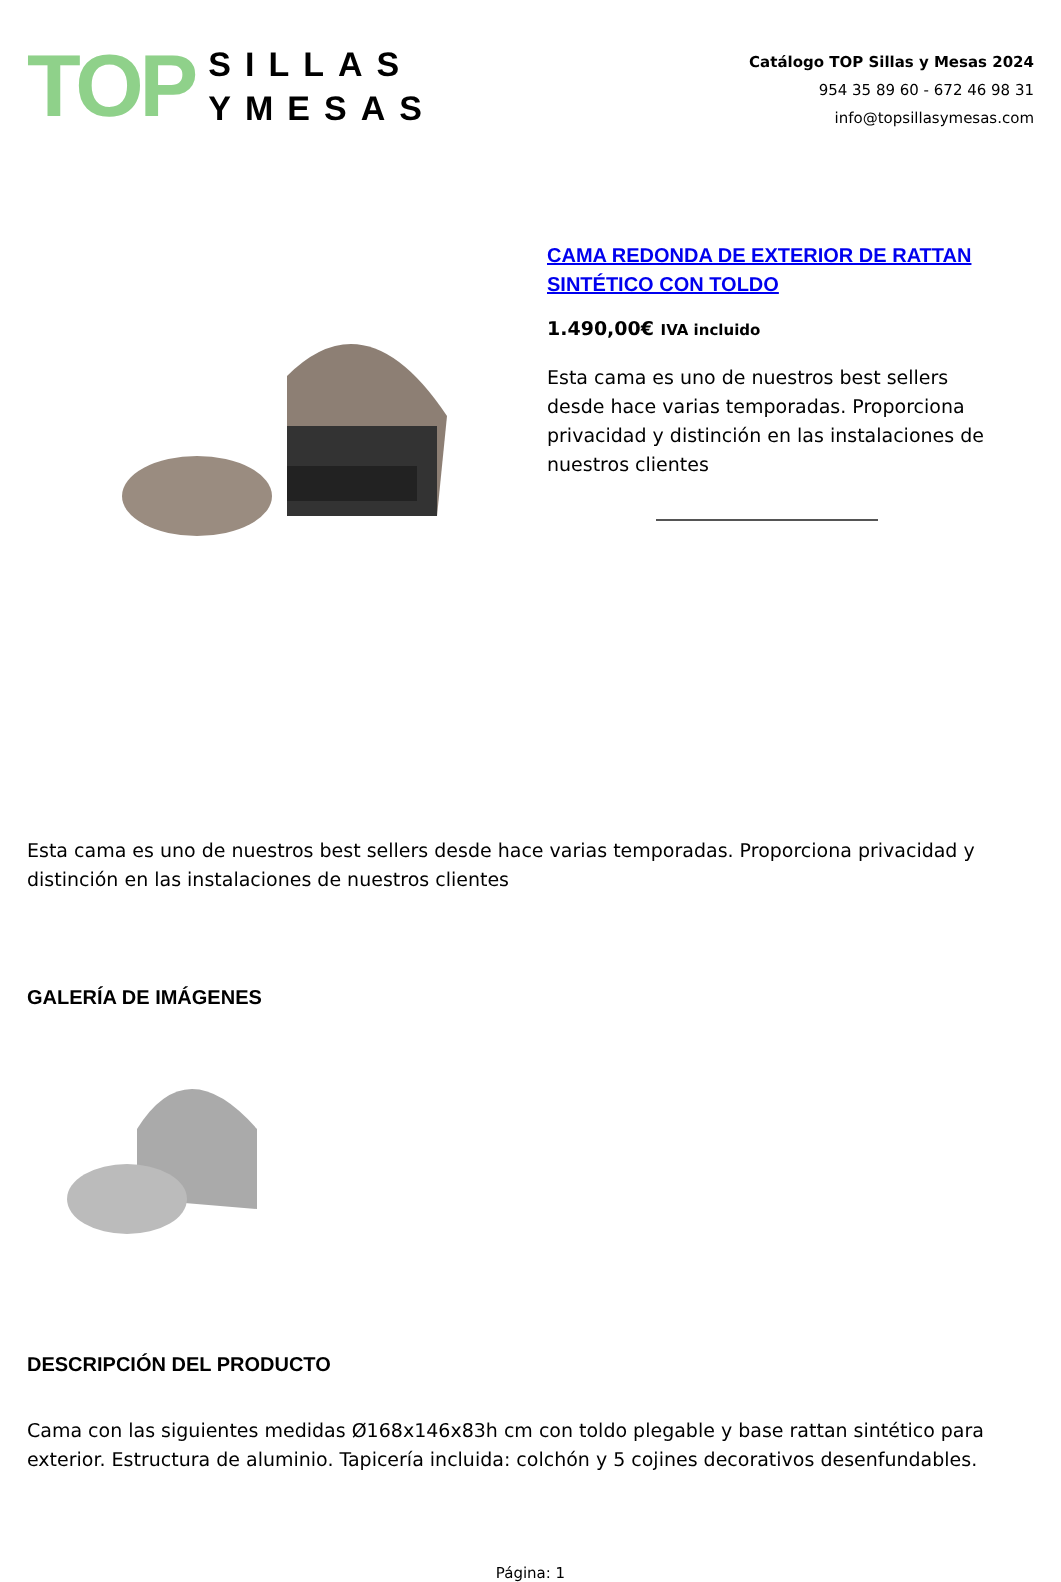TOP
SILLAS
YMESAS
Catálogo TOP Sillas y Mesas 2024
954 35 89 60 - 672 46 98 31
info@topsillasymesas.com
CAMA REDONDA DE EXTERIOR DE RATTAN SINTÉTICO CON TOLDO
1.490,00€ IVA incluido
Esta cama es uno de nuestros best sellers desde hace varias temporadas. Proporciona privacidad y distinción en las instalaciones de nuestros clientes
Esta cama es uno de nuestros best sellers desde hace varias temporadas. Proporciona privacidad y distinción en las instalaciones de nuestros clientes
GALERÍA DE IMÁGENES
DESCRIPCIÓN DEL PRODUCTO
Cama con las siguientes medidas Ø168x146x83h cm con toldo plegable y base rattan sintético para exterior. Estructura de aluminio. Tapicería incluida: colchón y 5 cojines decorativos desenfundables.
Página: 1